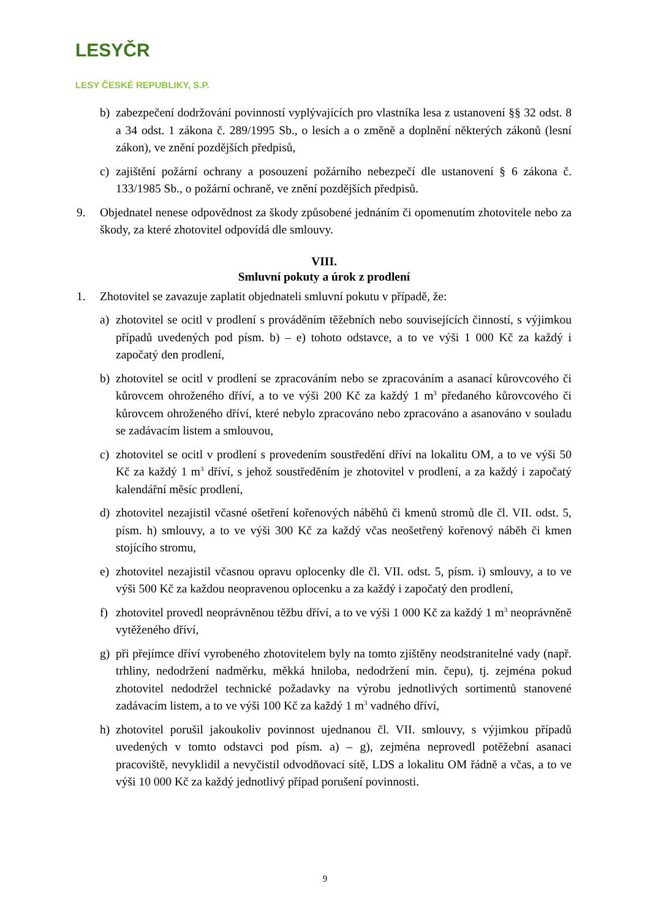LESYČR
LESY ČESKÉ REPUBLIKY, S.P.
b) zabezpečení dodržování povinností vyplývajících pro vlastníka lesa z ustanovení §§ 32 odst. 8 a 34 odst. 1 zákona č. 289/1995 Sb., o lesích a o změně a doplnění některých zákonů (lesní zákon), ve znění pozdějších předpisů,
c) zajištění požární ochrany a posouzení požárního nebezpečí dle ustanovení § 6 zákona č. 133/1985 Sb., o požární ochraně, ve znění pozdějších předpisů.
9. Objednatel nenese odpovědnost za škody způsobené jednáním či opomenutím zhotovitele nebo za škody, za které zhotovitel odpovídá dle smlouvy.
VIII.
Smluvní pokuty a úrok z prodlení
1. Zhotovitel se zavazuje zaplatit objednateli smluvní pokutu v případě, že:
a) zhotovitel se ocitl v prodlení s prováděním těžebních nebo souvisejících činností, s výjimkou případů uvedených pod písm. b) – e) tohoto odstavce, a to ve výši 1 000 Kč za každý i započatý den prodlení,
b) zhotovitel se ocitl v prodlení se zpracováním nebo se zpracováním a asanací kůrovcového či kůrovcem ohroženého dříví, a to ve výši 200 Kč za každý 1 m<sup>3</sup> předaného kůrovcového či kůrovcem ohroženého dříví, které nebylo zpracováno nebo zpracováno a asanováno v souladu se zadávacím listem a smlouvou,
c) zhotovitel se ocitl v prodlení s provedením soustředění dříví na lokalitu OM, a to ve výši 50 Kč za každý 1 m<sup>3</sup> dříví, s jehož soustředěním je zhotovitel v prodlení, a za každý i započatý kalendářní měsíc prodlení,
d) zhotovitel nezajistil včasné ošetření kořenových náběhů či kmenů stromů dle čl. VII. odst. 5, písm. h) smlouvy, a to ve výši 300 Kč za každý včas neošetřený kořenový náběh či kmen stojícího stromu,
e) zhotovitel nezajistil včasnou opravu oplocenky dle čl. VII. odst. 5, písm. i) smlouvy, a to ve výši 500 Kč za každou neopravenou oplocenku a za každý i započatý den prodlení,
f) zhotovitel provedl neoprávněnou těžbu dříví, a to ve výši 1 000 Kč za každý 1 m<sup>3</sup> neoprávněně vytěženého dříví,
g) při přejímce dříví vyrobeného zhotovitelem byly na tomto zjištěny neodstranitelné vady (např. trhliny, nedodržení nadměrku, měkká hniloba, nedodržení min. čepu), tj. zejména pokud zhotovitel nedodržel technické požadavky na výrobu jednotlivých sortimentů stanovené zadávacím listem, a to ve výši 100 Kč za každý 1 m<sup>3</sup> vadného dříví,
h) zhotovitel porušil jakoukoliv povinnost ujednanou čl. VII. smlouvy, s výjimkou případů uvedených v tomto odstavci pod písm. a) – g), zejména neprovedl potěžební asanaci pracoviště, nevyklidil a nevyčistil odvodňovací sítě, LDS a lokalitu OM řádně a včas, a to ve výši 10 000 Kč za každý jednotlivý případ porušení povinnosti.
9